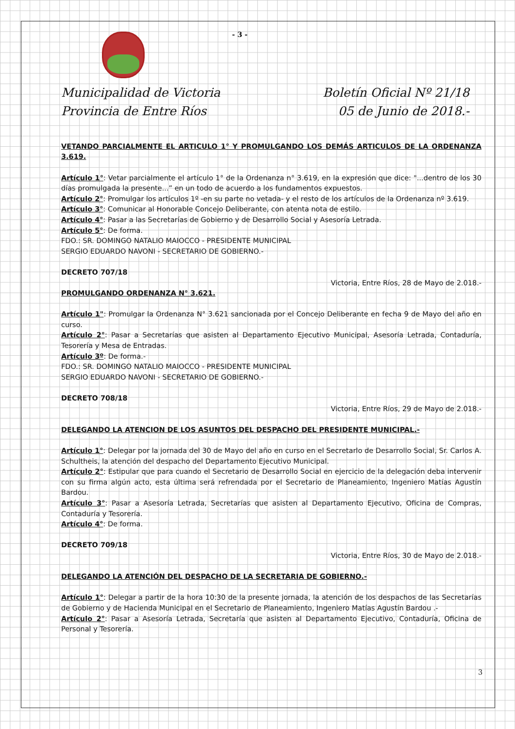- 3 -
Municipalidad de Victoria
Provincia de Entre Ríos
Boletín Oficial Nº 21/18
05 de Junio de 2018.-
VETANDO PARCIALMENTE EL ARTICULO 1° Y PROMULGANDO LOS DEMÁS ARTICULOS DE LA ORDENANZA 3.619.
Artículo 1°: Vetar parcialmente el artículo 1° de la Ordenanza n° 3.619, en la expresión que dice: "...dentro de los 30 días promulgada la presente...” en un todo de acuerdo a los fundamentos expuestos.
Artículo 2°: Promulgar los artículos 1º -en su parte no vetada- y el resto de los artículos de la Ordenanza nº 3.619.
Artículo 3°: Comunicar al Honorable Concejo Deliberante, con atenta nota de estilo.
Artículo 4°: Pasar a las Secretarías de Gobierno y de Desarrollo Social y Asesoría Letrada.
Artículo 5°: De forma.
FDO.: SR. DOMINGO NATALIO MAIOCCO - PRESIDENTE MUNICIPAL
SERGIO EDUARDO NAVONI - SECRETARIO DE GOBIERNO.-
DECRETO 707/18
Victoria, Entre Ríos, 28 de Mayo de 2.018.-
PROMULGANDO ORDENANZA N° 3.621.
Artículo 1": Promulgar la Ordenanza N° 3.621 sancionada por el Concejo Deliberante en fecha 9 de Mayo del año en curso.
Artículo 2°: Pasar a Secretarías que asisten al Departamento Ejecutivo Municipal, Asesoría Letrada, Contaduría, Tesorería y Mesa de Entradas.
Artículo 3º: De forma.-
FDO.: SR. DOMINGO NATALIO MAIOCCO - PRESIDENTE MUNICIPAL
SERGIO EDUARDO NAVONI - SECRETARIO DE GOBIERNO.-
DECRETO 708/18
Victoria, Entre Ríos, 29 de Mayo de 2.018.-
DELEGANDO LA ATENCION DE LOS ASUNTOS DEL DESPACHO DEL PRESIDENTE MUNICIPAL.-
Artículo 1°: Delegar por la jornada del 30 de Mayo del año en curso en el Secretarlo de Desarrollo Social, Sr. Carlos A. Schultheis, la atención del despacho del Departamento Ejecutivo Municipal.
Artículo 2°: Estipular que para cuando el Secretario de Desarrollo Social en ejercicio de la delegación deba intervenir con su firma algún acto, esta última será refrendada por el Secretario de Planeamiento, Ingeniero Matías Agustín Bardou.
Artículo 3°: Pasar a Asesoría Letrada, Secretarías que asisten al Departamento Ejecutivo, Oficina de Compras, Contaduría y Tesorería.
Artículo 4°: De forma.
DECRETO 709/18
Victoria, Entre Ríos, 30 de Mayo de 2.018.-
DELEGANDO LA ATENCIÓN DEL DESPACHO DE LA SECRETARIA DE GOBIERNO.-
Artículo 1°: Delegar a partir de la hora 10:30 de la presente jornada, la atención de los despachos de las Secretarías de Gobierno y de Hacienda Municipal en el Secretario de Planeamiento, Ingeniero Matías Agustín Bardou .-
Artículo 2°: Pasar a Asesoría Letrada, Secretaría que asisten al Departamento Ejecutivo, Contaduría, Oficina de Personal y Tesorería.
3